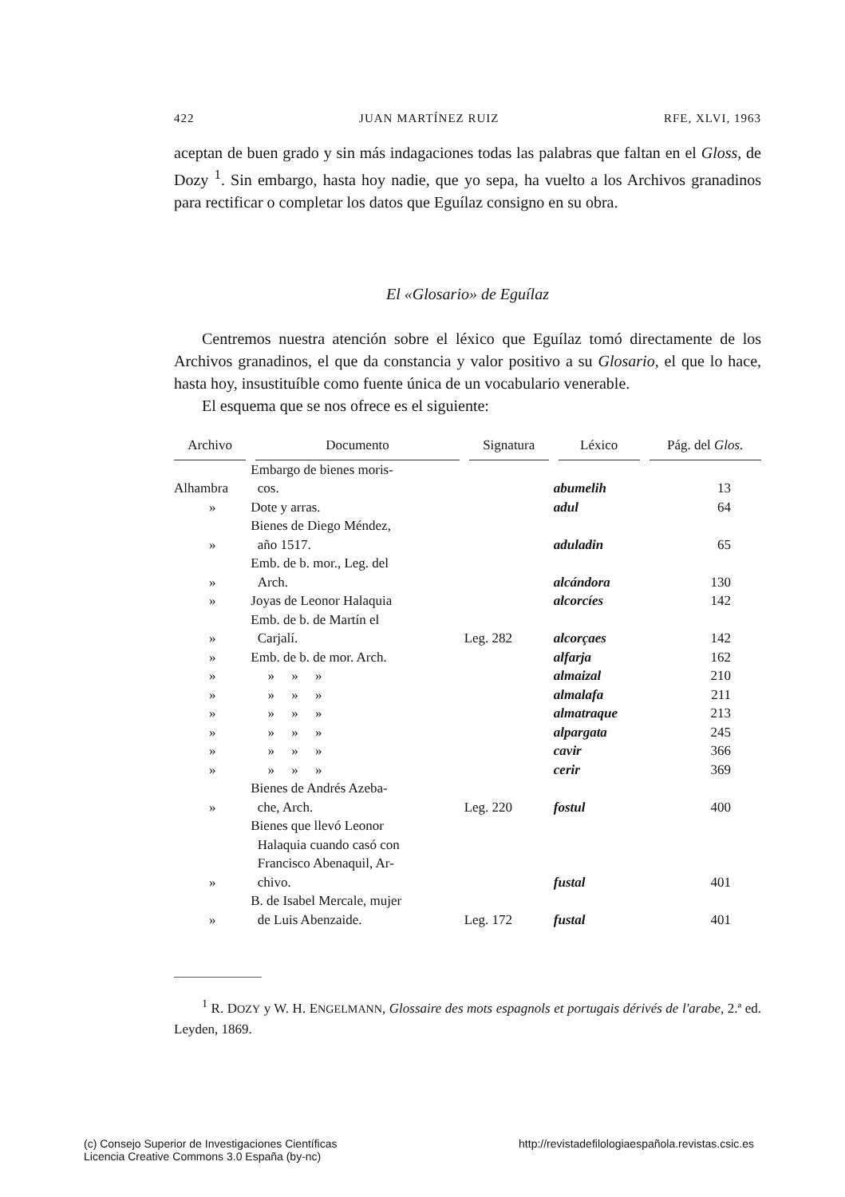422 JUAN MARTÍNEZ RUIZ RFE, XLVI, 1963
aceptan de buen grado y sin más indagaciones todas las palabras que faltan en el Gloss, de Dozy <sup>1</sup>. Sin embargo, hasta hoy nadie, que yo sepa, ha vuelto a los Archivos granadinos para rectificar o completar los datos que Eguílaz consigno en su obra.
El «Glosario» de Eguílaz
Centremos nuestra atención sobre el léxico que Eguílaz tomó directamente de los Archivos granadinos, el que da constancia y valor positivo a su Glosario, el que lo hace, hasta hoy, insustituíble como fuente única de un vocabulario venerable.
El esquema que se nos ofrece es el siguiente:
| Archivo | Documento | Signatura | Léxico | Pág. del Glos. |
| --- | --- | --- | --- | --- |
| Alhambra | Embargo de bienes moris- cos. | | abumelih | 13 |
| » | Dote y arras. | | adul | 64 |
| » | Bienes de Diego Méndez, año 1517. | | aduladin | 65 |
| » | Emb. de b. mor., Leg. del Arch. | | alcándora | 130 |
| » | Joyas de Leonor Halaquia | | alcorcíes | 142 |
| » | Emb. de b. de Martín el Carjalí. | Leg. 282 | alcorçaes | 142 |
| » | Emb. de b. de mor. Arch. | | alfarja | 162 |
| » | » » » | | almaizal | 210 |
| » | » » » | | almalafa | 211 |
| » | » » » | | almatraque | 213 |
| » | » » » | | alpargata | 245 |
| » | » » » | | cavir | 366 |
| » | » » » | | cerir | 369 |
| » | Bienes de Andrés Azeba- che, Arch. | Leg. 220 | fostul | 400 |
| » | Bienes que llevó Leonor Halaquia cuando casó con Francisco Abenaquil, Ar- chivo. | | fustal | 401 |
| » | B. de Isabel Mercale, mujer de Luis Abenzaide. | Leg. 172 | fustal | 401 |
<sup>1</sup> R. DOZY y W. H. ENGELMANN, Glossaire des mots espagnols et portugais dérivés de l'arabe, 2.ª ed. Leyden, 1869.
(c) Consejo Superior de Investigaciones Científicas
Licencia Creative Commons 3.0 España (by-nc) http://revistadefilologiaespañola.revistas.csic.es